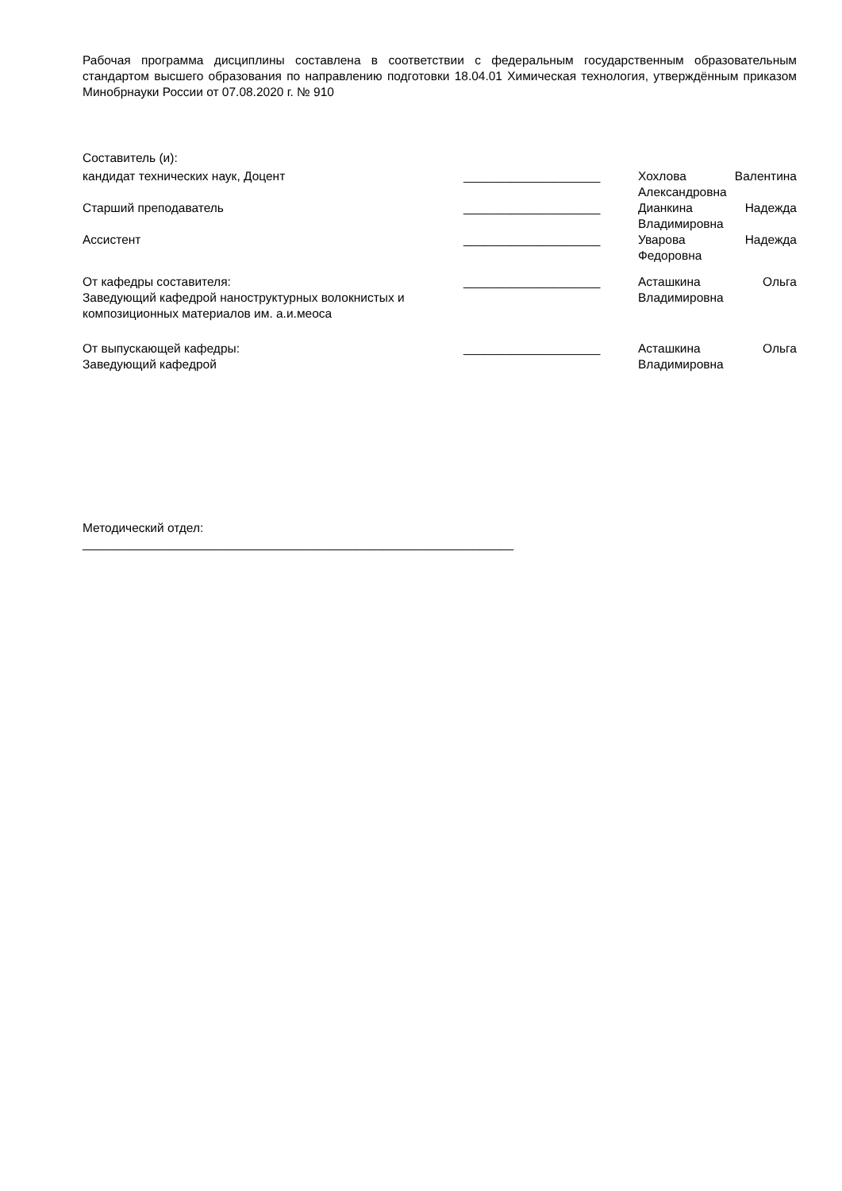Рабочая программа дисциплины составлена в соответствии с федеральным государственным образовательным стандартом высшего образования по направлению подготовки 18.04.01 Химическая технология, утверждённым приказом Минобрнауки России от 07.08.2020 г. № 910
Составитель (и):
кандидат технических наук, Доцент ____________________ Хохлова Валентина
Александровна
Старший преподаватель ____________________ Дианкина Надежда
Владимировна
Ассистент ____________________ Уварова Надежда
Федоровна
От кафедры составителя:
Заведующий кафедрой наноструктурных волокнистых и композиционных материалов им. а.и.меоса
____________________ Асташкина Ольга
Владимировна
От выпускающей кафедры:
Заведующий кафедрой
____________________ Асташкина Ольга
Владимировна
Методический отдел:
_______________________________________________________________